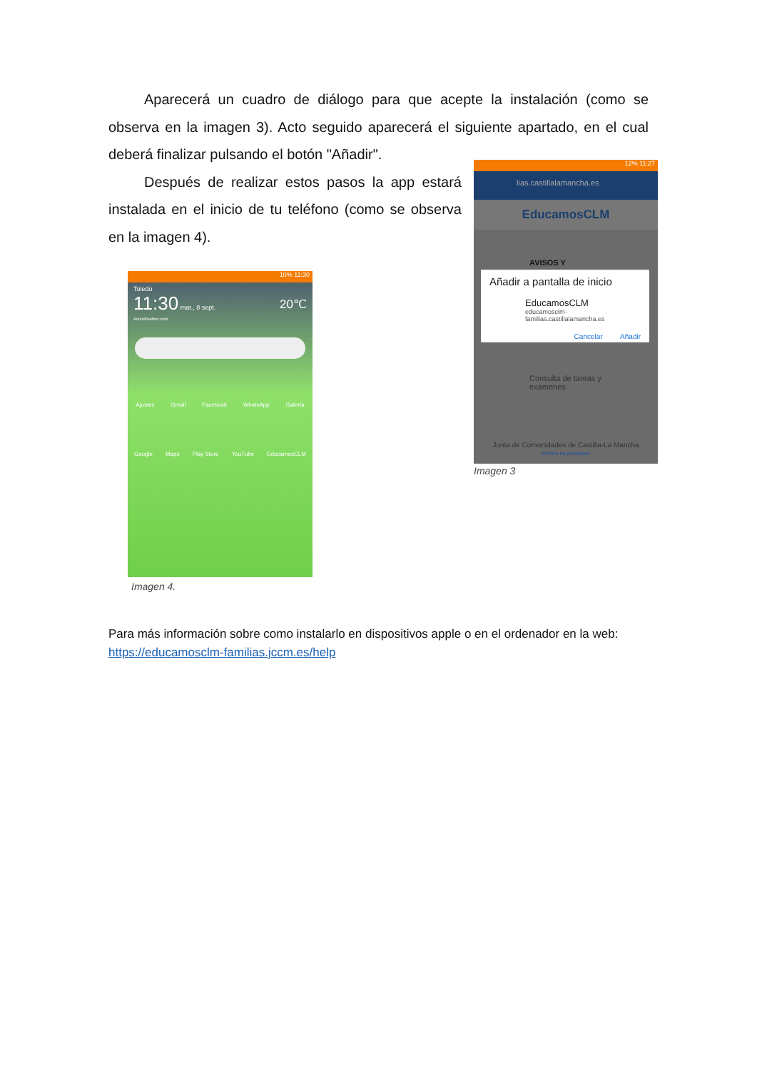Aparecerá un cuadro de diálogo para que acepte la instalación (como se observa en la imagen 3). Acto seguido aparecerá el siguiente apartado, en el cual deberá finalizar pulsando el botón "Añadir".
Después de realizar estos pasos la app estará instalada en el inicio de tu teléfono (como se observa en la imagen 4).
12% 11:27
lias.castillalamancha.es
EducamosCLM
AVISOS Y
Añadir a pantalla de inicio
EducamosCLM
educamosclm-
familias.castillalamancha.es
Cancelar Añadir
Consulta de tareas y
examenes
Junta de Comunidades de Castilla-La Mancha
Política de privacidad
Imagen 3
10% 11:30
Toledo
11:30 mar., 8 sept. 20℃
AccuWeather.com
Ajustes Gmail Facebook WhatsApp Galería
Google Maps Play Store YouTube EducamosCLM
Imagen 4.
Para más información sobre como instalarlo en dispositivos apple o en el ordenador en la web:
https://educamosclm-familias.jccm.es/help